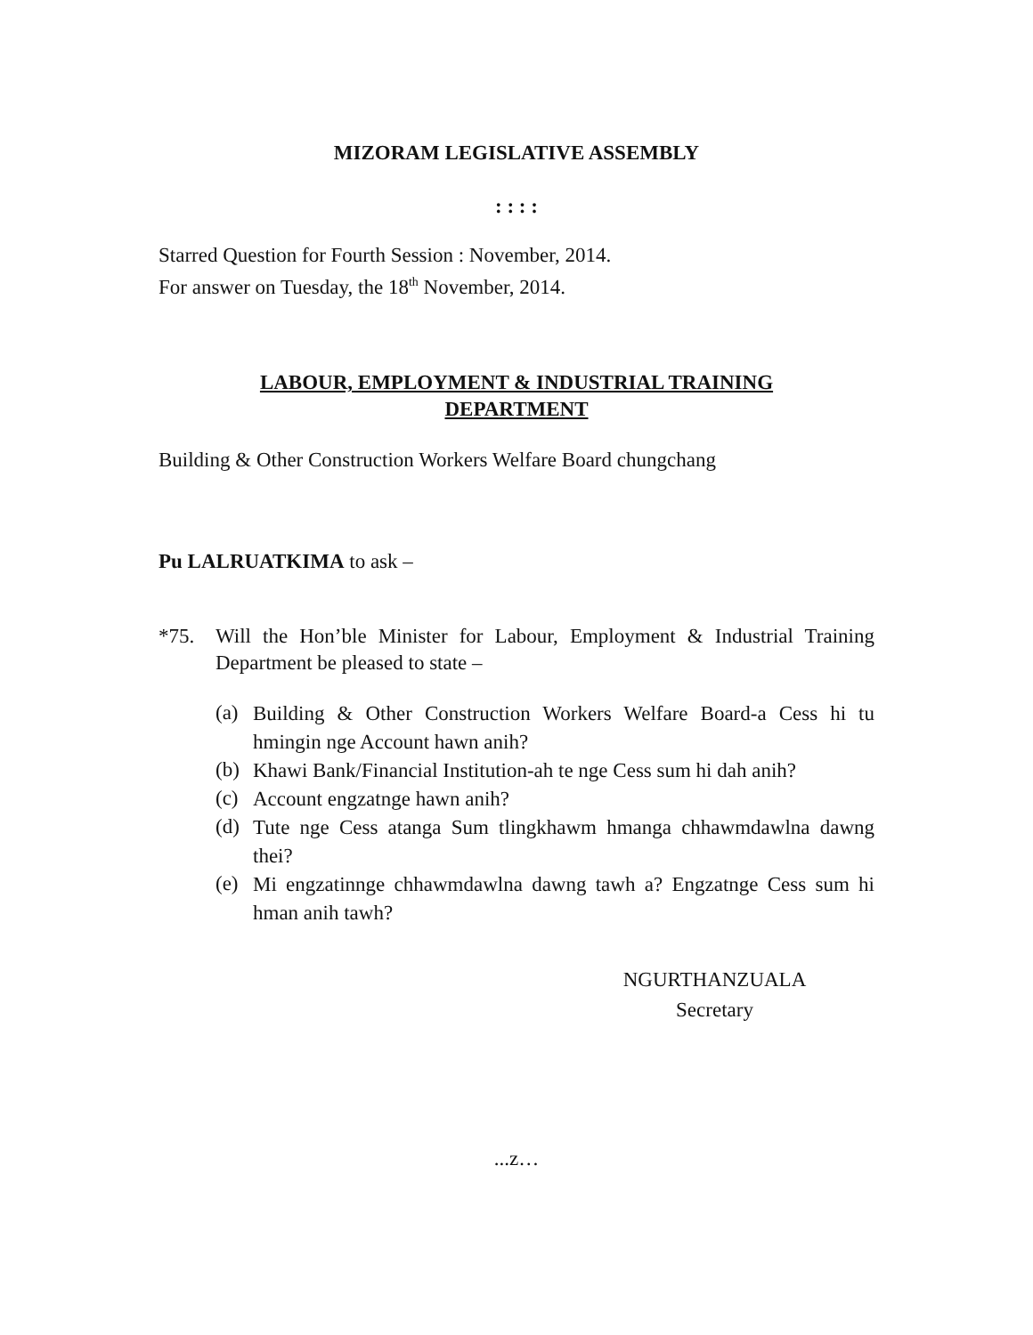MIZORAM LEGISLATIVE ASSEMBLY
: : : :
Starred Question for Fourth Session : November, 2014.
For answer on Tuesday, the 18<sup>th</sup> November, 2014.
LABOUR, EMPLOYMENT & INDUSTRIAL TRAINING
DEPARTMENT
Building & Other Construction Workers Welfare Board chungchang
Pu LALRUATKIMA to ask –
*75. Will the Hon’ble Minister for Labour, Employment & Industrial Training Department be pleased to state –
(a) Building & Other Construction Workers Welfare Board-a Cess hi tu hmingin nge Account hawn anih?
(b) Khawi Bank/Financial Institution-ah te nge Cess sum hi dah anih?
(c) Account engzatnge hawn anih?
(d) Tute nge Cess atanga Sum tlingkhawm hmanga chhawmdawlna dawng thei?
(e) Mi engzatinnge chhawmdawlna dawng tawh a? Engzatnge Cess sum hi hman anih tawh?
NGURTHANZUALA
Secretary
...z…